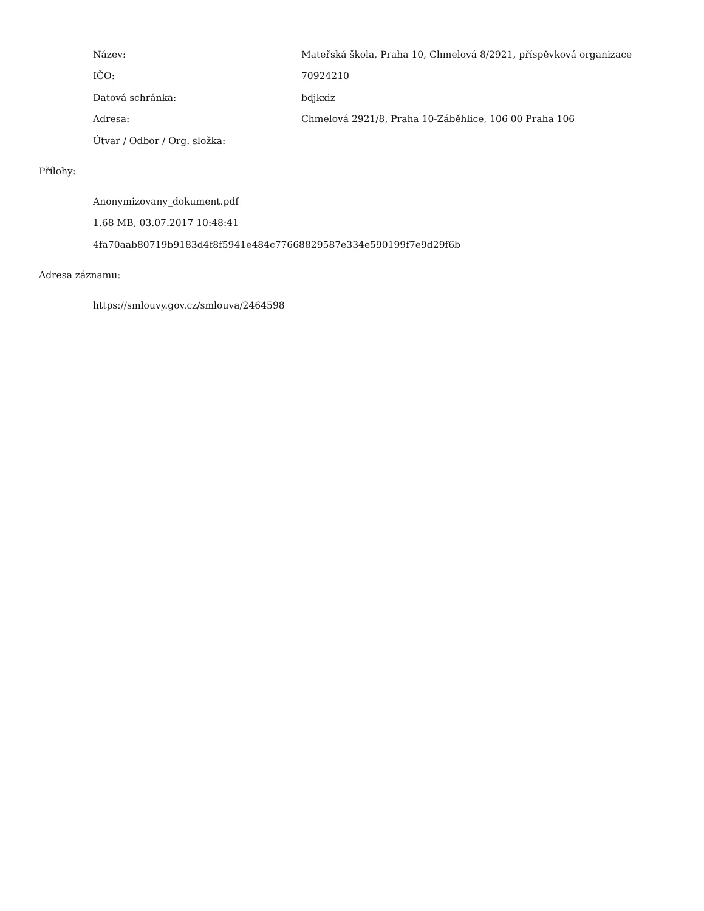| Název: | Mateřská škola, Praha 10, Chmelová 8/2921, příspěvková organizace |
| IČO: | 70924210 |
| Datová schránka: | bdjkxiz |
| Adresa: | Chmelová 2921/8, Praha 10-Záběhlice, 106 00 Praha 106 |
| Útvar / Odbor / Org. složka: | |
Přílohy:
Anonymizovany_dokument.pdf
1.68 MB, 03.07.2017 10:48:41
4fa70aab80719b9183d4f8f5941e484c77668829587e334e590199f7e9d29f6b
Adresa záznamu:
https://smlouvy.gov.cz/smlouva/2464598